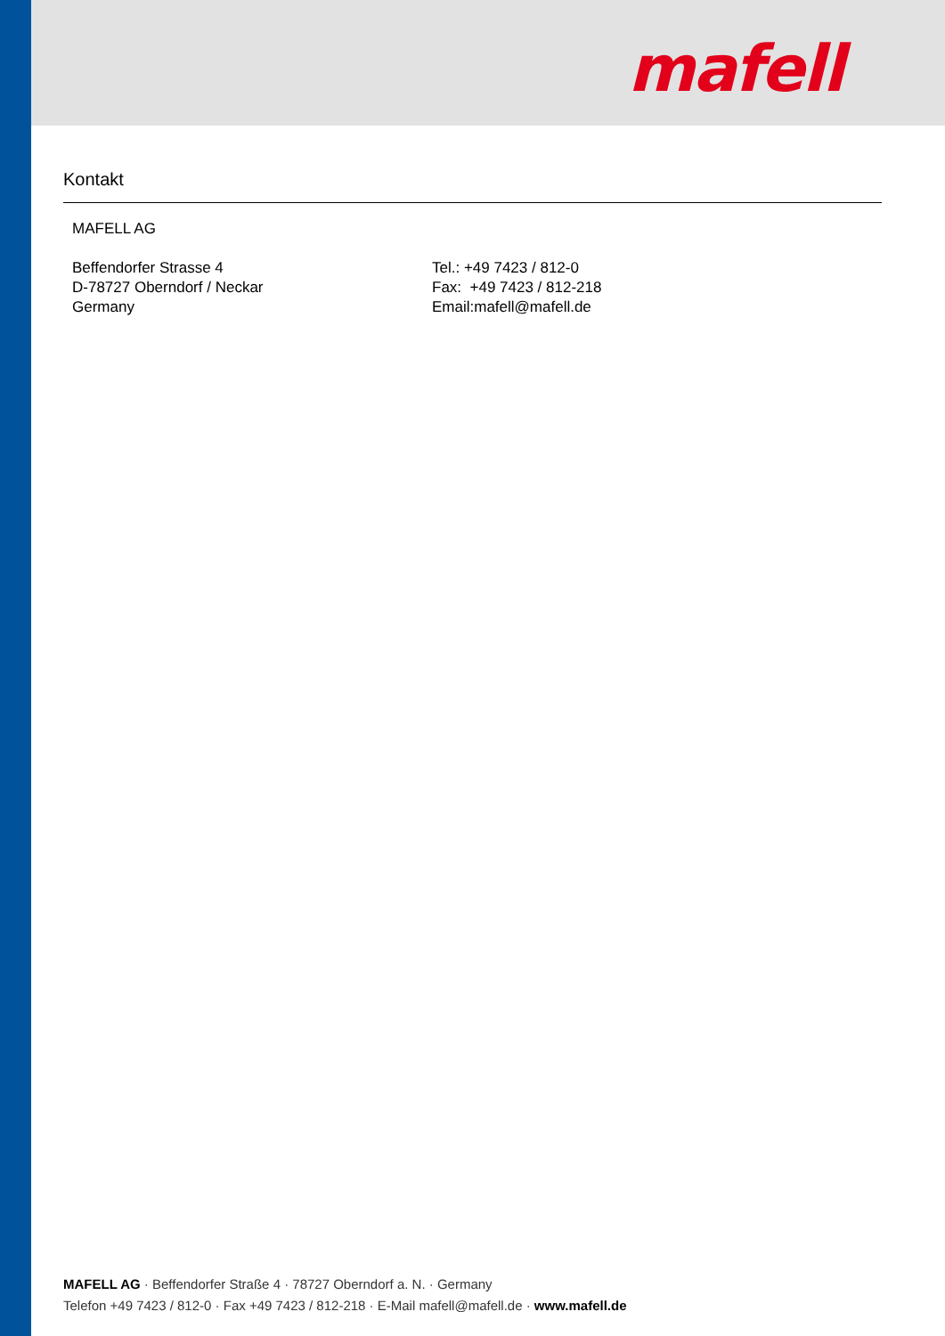mafell
Kontakt
MAFELL AG
Beffendorfer Strasse 4
D-78727 Oberndorf / Neckar
Germany
Tel.: +49 7423 / 812-0
Fax: +49 7423 / 812-218
Email:mafell@mafell.de
MAFELL AG · Beffendorfer Straße 4 · 78727 Oberndorf a. N. · Germany
Telefon +49 7423 / 812-0 · Fax +49 7423 / 812-218 · E-Mail mafell@mafell.de · www.mafell.de